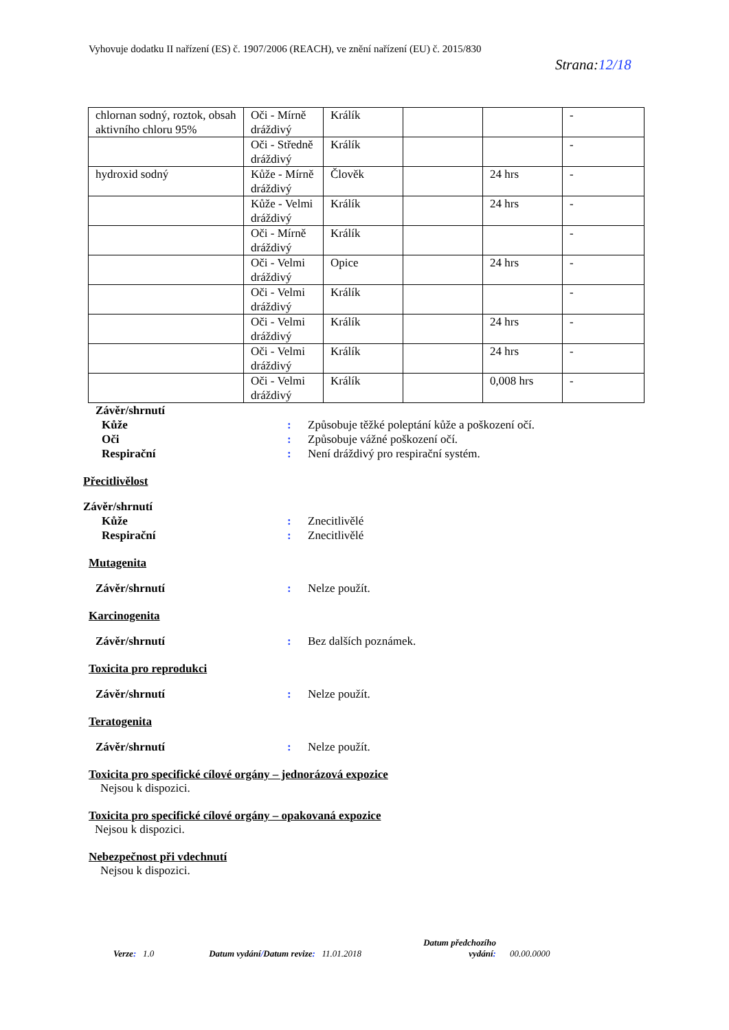Vyhovuje dodatku II nařízení (ES) č. 1907/2006 (REACH), ve znění nařízení (EU) č. 2015/830
Strana:12/18
| chlornan sodný, roztok, obsah aktivního chloru 95% | Oči - Mírně dráždivý | Králík | | | - |
| | Oči - Středně dráždivý | Králík | | | - |
| hydroxid sodný | Kůže - Mírně dráždivý | Člověk | | 24 hrs | - |
| | Kůže - Velmi dráždivý | Králík | | 24 hrs | - |
| | Oči - Mírně dráždivý | Králík | | | - |
| | Oči - Velmi dráždivý | Opice | | 24 hrs | - |
| | Oči - Velmi dráždivý | Králík | | | - |
| | Oči - Velmi dráždivý | Králík | | 24 hrs | - |
| | Oči - Velmi dráždivý | Králík | | 24 hrs | - |
| | Oči - Velmi dráždivý | Králík | | 0,008 hrs | - |
Závěr/shrnutí
Kůže: Způsobuje těžké poleptání kůže a poškození očí.
Oči: Způsobuje vážné poškození očí.
Respirační: Není dráždivý pro respirační systém.
Přecitlivělost
Závěr/shrnutí
Kůže: Znecitlivělé
Respirační: Znecitlivělé
Mutagenita
Závěr/shrnutí: Nelze použít.
Karcinogenita
Závěr/shrnutí: Bez dalších poznámek.
Toxicita pro reprodukci
Závěr/shrnutí: Nelze použít.
Teratogenita
Závěr/shrnutí: Nelze použít.
Toxicita pro specifické cílové orgány – jednorázová expozice
Nejsou k dispozici.
Toxicita pro specifické cílové orgány – opakovaná expozice
Nejsou k dispozici.
Nebezpečnost při vdechnutí
Nejsou k dispozici.
Verze: 1.0 Datum vydání/Datum revize: 11.01.2018 Datum předchozího
vydání: 00.00.0000